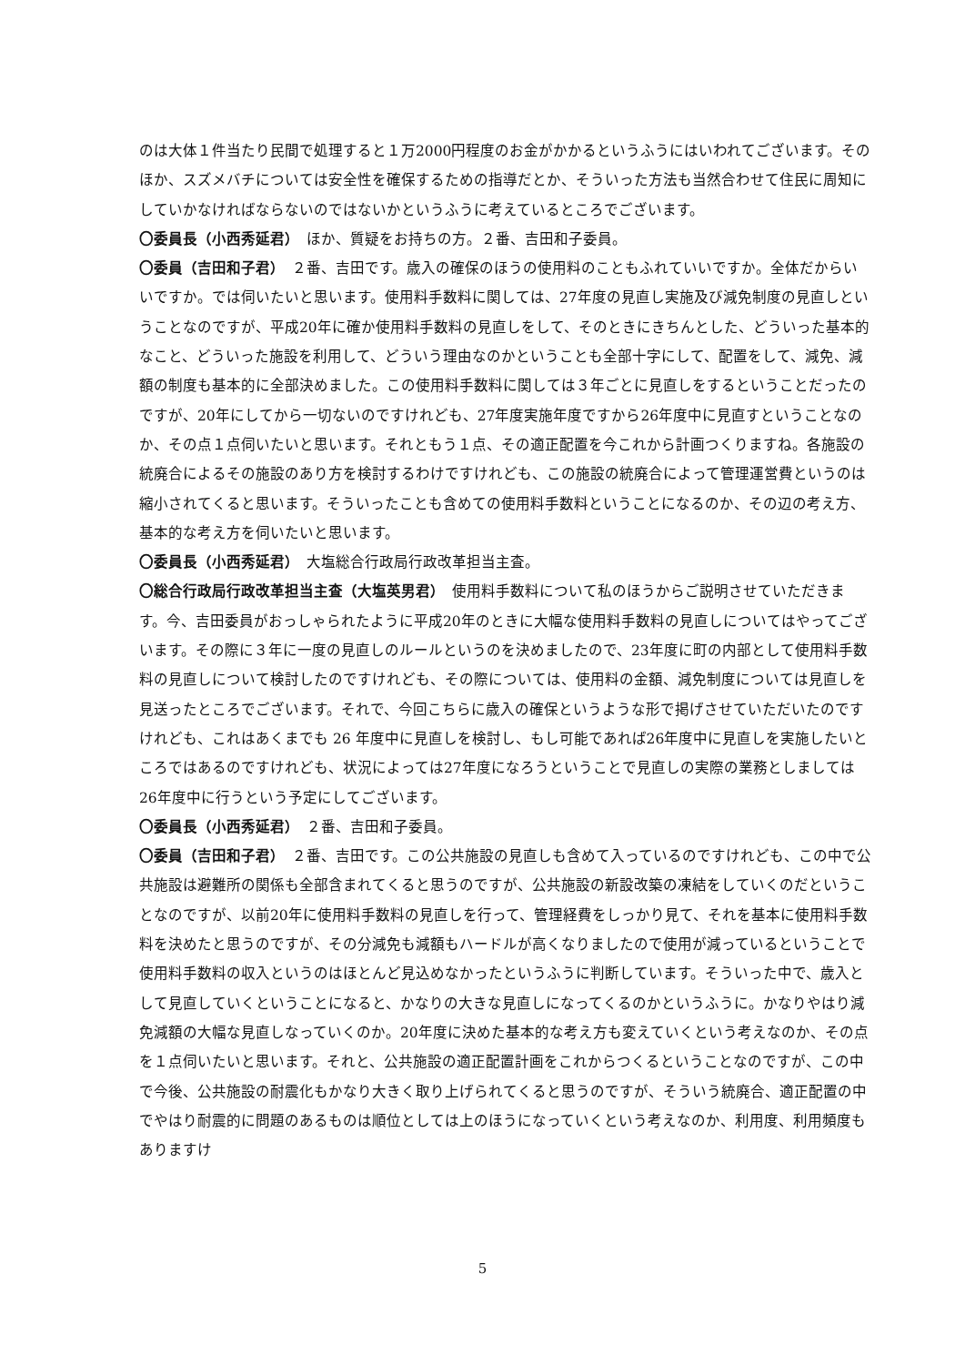のは大体１件当たり民間で処理すると１万2000円程度のお金がかかるというふうにはいわれてございます。そのほか、スズメバチについては安全性を確保するための指導だとか、そういった方法も当然合わせて住民に周知にしていかなければならないのではないかというふうに考えているところでございます。
〇委員長（小西秀延君）　ほか、質疑をお持ちの方。２番、吉田和子委員。
〇委員（吉田和子君）　２番、吉田です。歳入の確保のほうの使用料のこともふれていいですか。全体だからいいですか。では伺いたいと思います。使用料手数料に関しては、27年度の見直し実施及び減免制度の見直しということなのですが、平成20年に確か使用料手数料の見直しをして、そのときにきちんとした、どういった基本的なこと、どういった施設を利用して、どういう理由なのかということも全部十字にして、配置をして、減免、減額の制度も基本的に全部決めました。この使用料手数料に関しては３年ごとに見直しをするということだったのですが、20年にしてから一切ないのですけれども、27年度実施年度ですから26年度中に見直すということなのか、その点１点伺いたいと思います。それともう１点、その適正配置を今これから計画つくりますね。各施設の統廃合によるその施設のあり方を検討するわけですけれども、この施設の統廃合によって管理運営費というのは縮小されてくると思います。そういったことも含めての使用料手数料ということになるのか、その辺の考え方、基本的な考え方を伺いたいと思います。
〇委員長（小西秀延君）　大塩総合行政局行政改革担当主査。
〇総合行政局行政改革担当主査（大塩英男君）　使用料手数料について私のほうからご説明させていただきます。今、吉田委員がおっしゃられたように平成20年のときに大幅な使用料手数料の見直しについてはやってございます。その際に３年に一度の見直しのルールというのを決めましたので、23年度に町の内部として使用料手数料の見直しについて検討したのですけれども、その際については、使用料の金額、減免制度については見直しを見送ったところでございます。それで、今回こちらに歳入の確保というような形で掲げさせていただいたのですけれども、これはあくまでも 26 年度中に見直しを検討し、もし可能であれば26年度中に見直しを実施したいところではあるのですけれども、状況によっては27年度になろうということで見直しの実際の業務としましては26年度中に行うという予定にしてございます。
〇委員長（小西秀延君）　２番、吉田和子委員。
〇委員（吉田和子君）　２番、吉田です。この公共施設の見直しも含めて入っているのですけれども、この中で公共施設は避難所の関係も全部含まれてくると思うのですが、公共施設の新設改築の凍結をしていくのだということなのですが、以前20年に使用料手数料の見直しを行って、管理経費をしっかり見て、それを基本に使用料手数料を決めたと思うのですが、その分減免も減額もハードルが高くなりましたので使用が減っているということで使用料手数料の収入というのはほとんど見込めなかったというふうに判断しています。そういった中で、歳入として見直していくということになると、かなりの大きな見直しになってくるのかというふうに。かなりやはり減免減額の大幅な見直しなっていくのか。20年度に決めた基本的な考え方も変えていくという考えなのか、その点を１点伺いたいと思います。それと、公共施設の適正配置計画をこれからつくるということなのですが、この中で今後、公共施設の耐震化もかなり大きく取り上げられてくると思うのですが、そういう統廃合、適正配置の中でやはり耐震的に問題のあるものは順位としては上のほうになっていくという考えなのか、利用度、利用頻度もありますけ
5